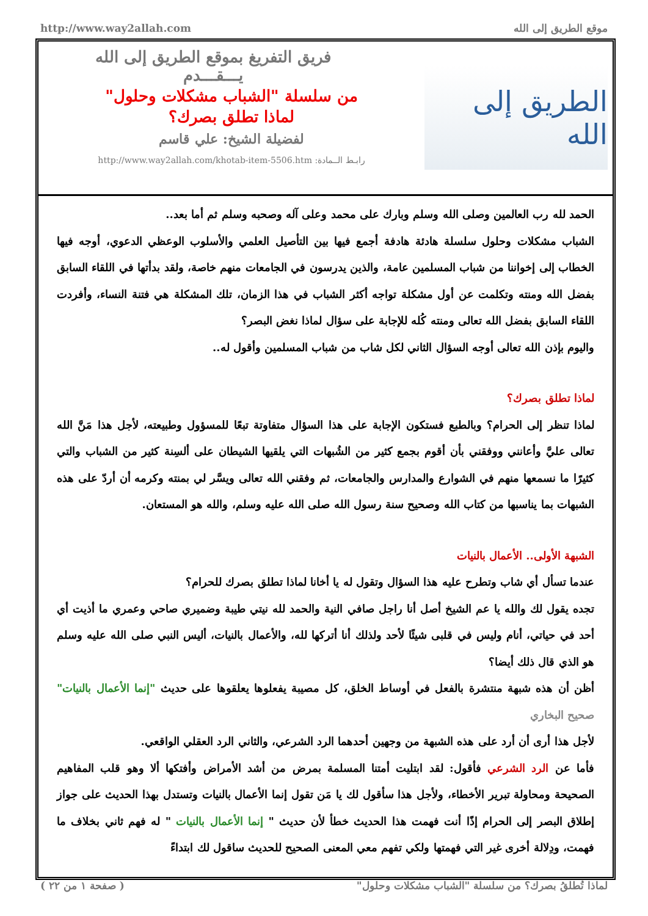http://www.way2allah.com موقع الطريق إلى الله
الطريق إلى الله
فريق التفريغ بموقع الطريق إلى الله
يـــقـــدم
من سلسلة "الشباب مشكلات وحلول"
لماذا تطلق بصرك؟
لفضيلة الشيخ: علي قاسم
رابـط الــمادة: http://www.way2allah.com/khotab-item-5506.htm
الحمد لله رب العالمين وصلى الله وسلم وبارك على محمد وعلى آله وصحبه وسلم ثم أما بعد..
الشباب مشكلات وحلول سلسلة هادئة هادفة أجمع فيها بين التأصيل العلمي والأسلوب الوعظي الدعوي، أوجه فيها الخطاب إلى إخواننا من شباب المسلمين عامة، والذين يدرسون في الجامعات منهم خاصة، ولقد بدأتها في اللقاء السابق بفضل الله ومنته وتكلمت عن أول مشكلة تواجه أكثر الشباب في هذا الزمان، تلك المشكلة هي فتنة النساء، وأفردت اللقاء السابق بفضل الله تعالى ومنته كُله للإجابة على سؤال لماذا نغض البصر؟
واليوم بإذن الله تعالى أوجه السؤال الثاني لكل شاب من شباب المسلمين وأقول له..
لماذا تطلق بصرك؟
لماذا تنظر إلى الحرام؟ وبالطبع فستكون الإجابة على هذا السؤال متفاوتة تبعًا للمسؤول وطبيعته، لأجل هذا مَنَّ الله تعالى عليَّ وأعانني ووفقني بأن أقوم بجمع كثير من الشُبهات التي يلقيها الشيطان على ألسِنة كثير من الشباب والتي كثيرًا ما نسمعها منهم في الشوارع والمدارس والجامعات، ثم وفقني الله تعالى ويسَّر لي بمنته وكرمه أن أردّ على هذه الشبهات بما يناسبها من كتاب الله وصحيح سنة رسول الله صلى الله عليه وسلم، والله هو المستعان.
الشبهة الأولى.. الأعمال بالنيات
عندما تسأل أي شاب وتطرح عليه هذا السؤال وتقول له يا أخانا لماذا تطلق بصرك للحرام؟
تجده يقول لك والله يا عم الشيخ أصل أنا راجل صافي النية والحمد لله نيتي طيبة وضميري صاحي وعمري ما أذيت أي أحد في حياتي، أنام وليس في قلبى شيئًا لأحد ولذلك أنا أتركها لله، والأعمال بالنيات، أليس النبي صلى الله عليه وسلم هو الذي قال ذلك أيضا؟
أظن أن هذه شبهة منتشرة بالفعل في أوساط الخلق، كل مصيبة يفعلوها يعلقوها على حديث "إنما الأعمال بالنيات" صحيح البخاري
لأجل هذا أرى أن أرد على هذه الشبهة من وجهين أحدهما الرد الشرعي، والثاني الرد العقلي الواقعي.
فأما عن الرد الشرعي فأقول: لقد ابتليت أمتنا المسلمة بمرض من أشد الأمراض وأفتكها ألا وهو قلب المفاهيم الصحيحة ومحاولة تبرير الأخطاء، ولأجل هذا سأقول لك يا مَن تقول إنما الأعمال بالنيات وتستدل بهذا الحديث على جواز إطلاق البصر إلى الحرام إذًا أنت فهمت هذا الحديث خطأ لأن حديث " إنما الأعمال بالنيات " له فهم ثاني بخلاف ما فهمت، ودِلالة أخرى غير التي فهمتها ولكي تفهم معي المعنى الصحيح للحديث ساقول لك ابتداءً
( صفحة ١ من ٢٢ ) لماذا تُطلقُ بصرك؟ من سلسلة "الشباب مشكلات وحلول"